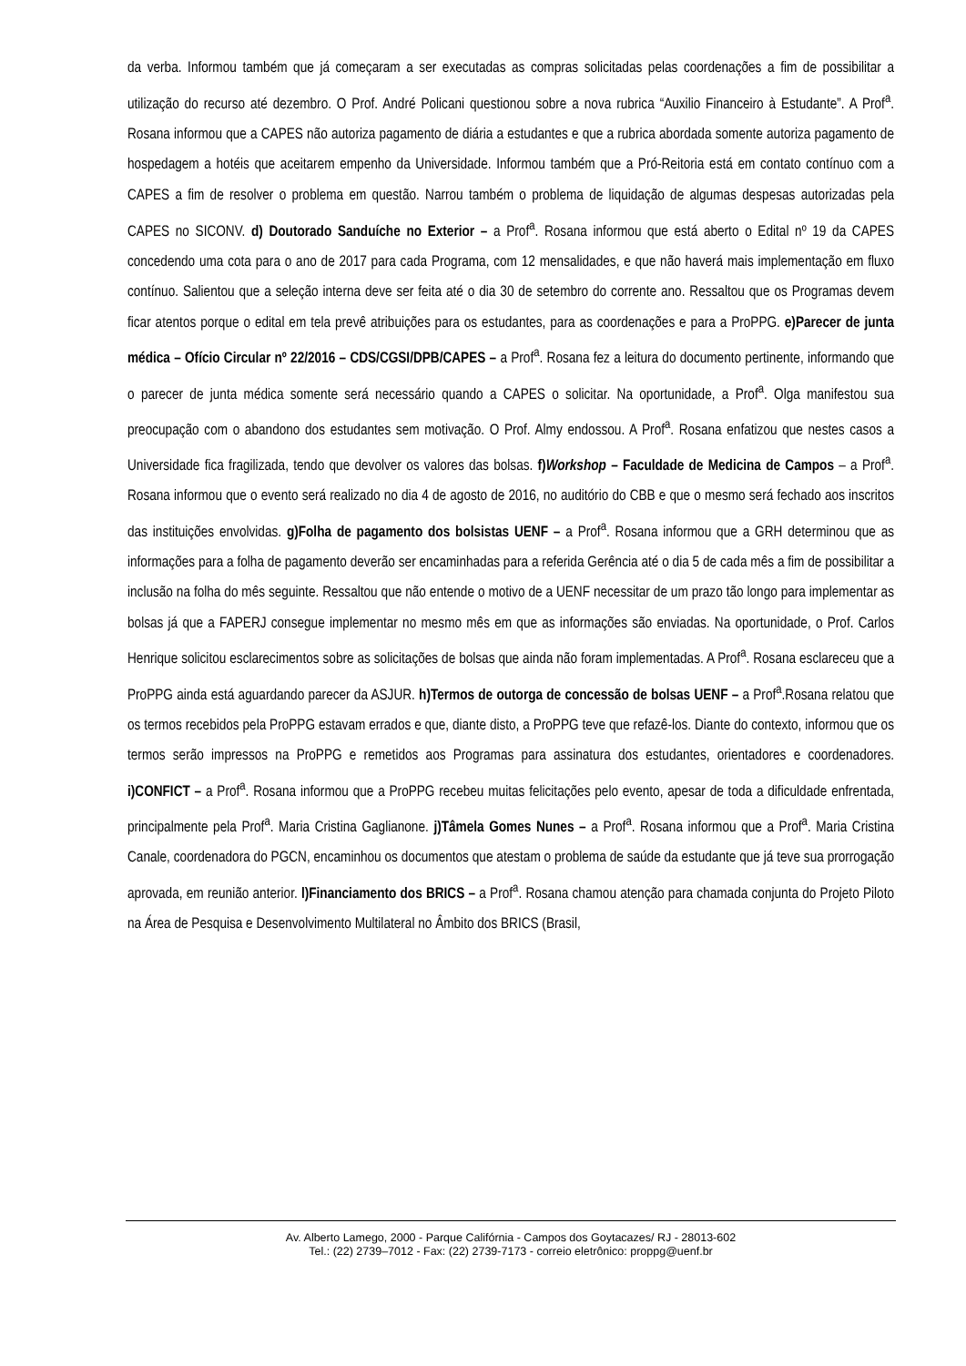da verba. Informou também que já começaram a ser executadas as compras solicitadas pelas coordenações a fim de possibilitar a utilização do recurso até dezembro. O Prof. André Policani questionou sobre a nova rubrica “Auxilio Financeiro à Estudante”. A Prof<sup>a</sup>. Rosana informou que a CAPES não autoriza pagamento de diária a estudantes e que a rubrica abordada somente autoriza pagamento de hospedagem a hotéis que aceitarem empenho da Universidade. Informou também que a Pró-Reitoria está em contato contínuo com a CAPES a fim de resolver o problema em questão. Narrou também o problema de liquidação de algumas despesas autorizadas pela CAPES no SICONV. d) Doutorado Sanduíche no Exterior – a Prof<sup>a</sup>. Rosana informou que está aberto o Edital nº 19 da CAPES concedendo uma cota para o ano de 2017 para cada Programa, com 12 mensalidades, e que não haverá mais implementação em fluxo contínuo. Salientou que a seleção interna deve ser feita até o dia 30 de setembro do corrente ano. Ressaltou que os Programas devem ficar atentos porque o edital em tela prevê atribuições para os estudantes, para as coordenações e para a ProPPG. e)Parecer de junta médica – Ofício Circular nº 22/2016 – CDS/CGSI/DPB/CAPES – a Prof<sup>a</sup>. Rosana fez a leitura do documento pertinente, informando que o parecer de junta médica somente será necessário quando a CAPES o solicitar. Na oportunidade, a Prof<sup>a</sup>. Olga manifestou sua preocupação com o abandono dos estudantes sem motivação. O Prof. Almy endossou. A Prof<sup>a</sup>. Rosana enfatizou que nestes casos a Universidade fica fragilizada, tendo que devolver os valores das bolsas. f)Workshop – Faculdade de Medicina de Campos – a Prof<sup>a</sup>. Rosana informou que o evento será realizado no dia 4 de agosto de 2016, no auditório do CBB e que o mesmo será fechado aos inscritos das instituições envolvidas. g)Folha de pagamento dos bolsistas UENF – a Prof<sup>a</sup>. Rosana informou que a GRH determinou que as informações para a folha de pagamento deverão ser encaminhadas para a referida Gerência até o dia 5 de cada mês a fim de possibilitar a inclusão na folha do mês seguinte. Ressaltou que não entende o motivo de a UENF necessitar de um prazo tão longo para implementar as bolsas já que a FAPERJ consegue implementar no mesmo mês em que as informações são enviadas. Na oportunidade, o Prof. Carlos Henrique solicitou esclarecimentos sobre as solicitações de bolsas que ainda não foram implementadas. A Prof<sup>a</sup>. Rosana esclareceu que a ProPPG ainda está aguardando parecer da ASJUR. h)Termos de outorga de concessão de bolsas UENF – a Prof<sup>a</sup>.Rosana relatou que os termos recebidos pela ProPPG estavam errados e que, diante disto, a ProPPG teve que refazê-los. Diante do contexto, informou que os termos serão impressos na ProPPG e remetidos aos Programas para assinatura dos estudantes, orientadores e coordenadores. i)CONFICT – a Prof<sup>a</sup>. Rosana informou que a ProPPG recebeu muitas felicitações pelo evento, apesar de toda a dificuldade enfrentada, principalmente pela Prof<sup>a</sup>. Maria Cristina Gaglianone. j)Tâmela Gomes Nunes – a Prof<sup>a</sup>. Rosana informou que a Prof<sup>a</sup>. Maria Cristina Canale, coordenadora do PGCN, encaminhou os documentos que atestam o problema de saúde da estudante que já teve sua prorrogação aprovada, em reunião anterior. l)Financiamento dos BRICS – a Prof<sup>a</sup>. Rosana chamou atenção para chamada conjunta do Projeto Piloto na Área de Pesquisa e Desenvolvimento Multilateral no Âmbito dos BRICS (Brasil,
Av. Alberto Lamego, 2000 - Parque Califórnia - Campos dos Goytacazes/ RJ - 28013-602
Tel.: (22) 2739–7012 - Fax: (22) 2739-7173 - correio eletrônico: proppg@uenf.br